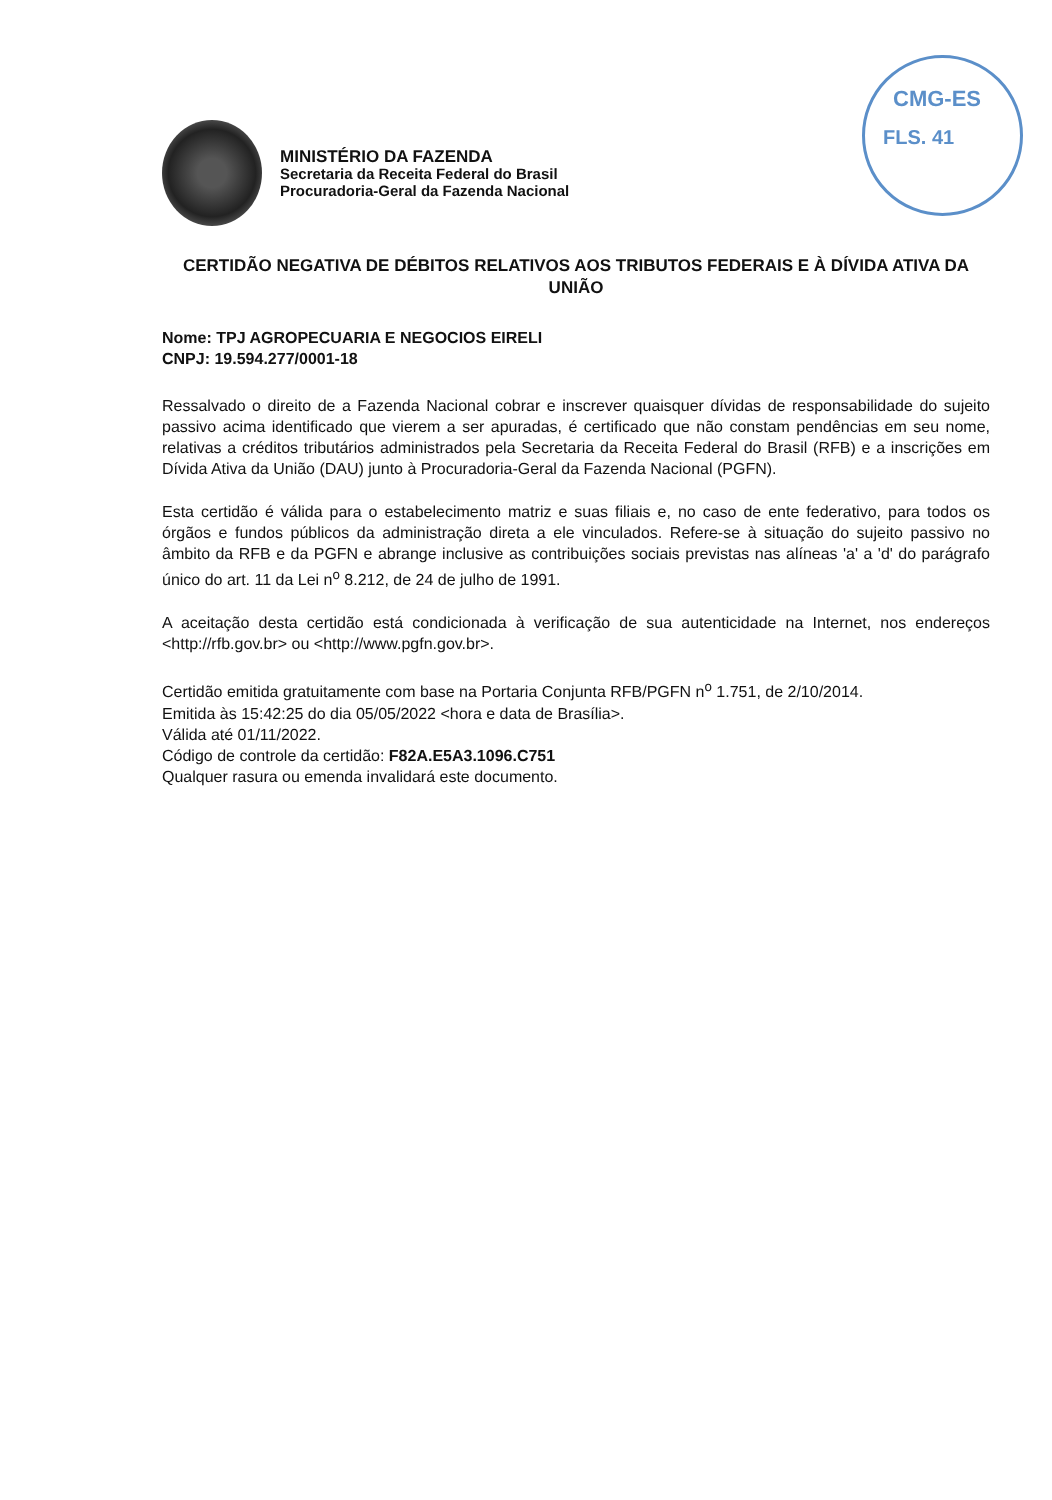MINISTÉRIO DA FAZENDA
Secretaria da Receita Federal do Brasil
Procuradoria-Geral da Fazenda Nacional
CMG-ES
FLS. 41
CERTIDÃO NEGATIVA DE DÉBITOS RELATIVOS AOS TRIBUTOS FEDERAIS E À DÍVIDA ATIVA DA UNIÃO
Nome: TPJ AGROPECUARIA E NEGOCIOS EIRELI
CNPJ: 19.594.277/0001-18
Ressalvado o direito de a Fazenda Nacional cobrar e inscrever quaisquer dívidas de responsabilidade do sujeito passivo acima identificado que vierem a ser apuradas, é certificado que não constam pendências em seu nome, relativas a créditos tributários administrados pela Secretaria da Receita Federal do Brasil (RFB) e a inscrições em Dívida Ativa da União (DAU) junto à Procuradoria-Geral da Fazenda Nacional (PGFN).
Esta certidão é válida para o estabelecimento matriz e suas filiais e, no caso de ente federativo, para todos os órgãos e fundos públicos da administração direta a ele vinculados. Refere-se à situação do sujeito passivo no âmbito da RFB e da PGFN e abrange inclusive as contribuições sociais previstas nas alíneas 'a' a 'd' do parágrafo único do art. 11 da Lei n<sup>o</sup> 8.212, de 24 de julho de 1991.
A aceitação desta certidão está condicionada à verificação de sua autenticidade na Internet, nos endereços <http://rfb.gov.br> ou <http://www.pgfn.gov.br>.
Certidão emitida gratuitamente com base na Portaria Conjunta RFB/PGFN n<sup>o</sup> 1.751, de 2/10/2014.
Emitida às 15:42:25 do dia 05/05/2022 <hora e data de Brasília>.
Válida até 01/11/2022.
Código de controle da certidão: F82A.E5A3.1096.C751
Qualquer rasura ou emenda invalidará este documento.